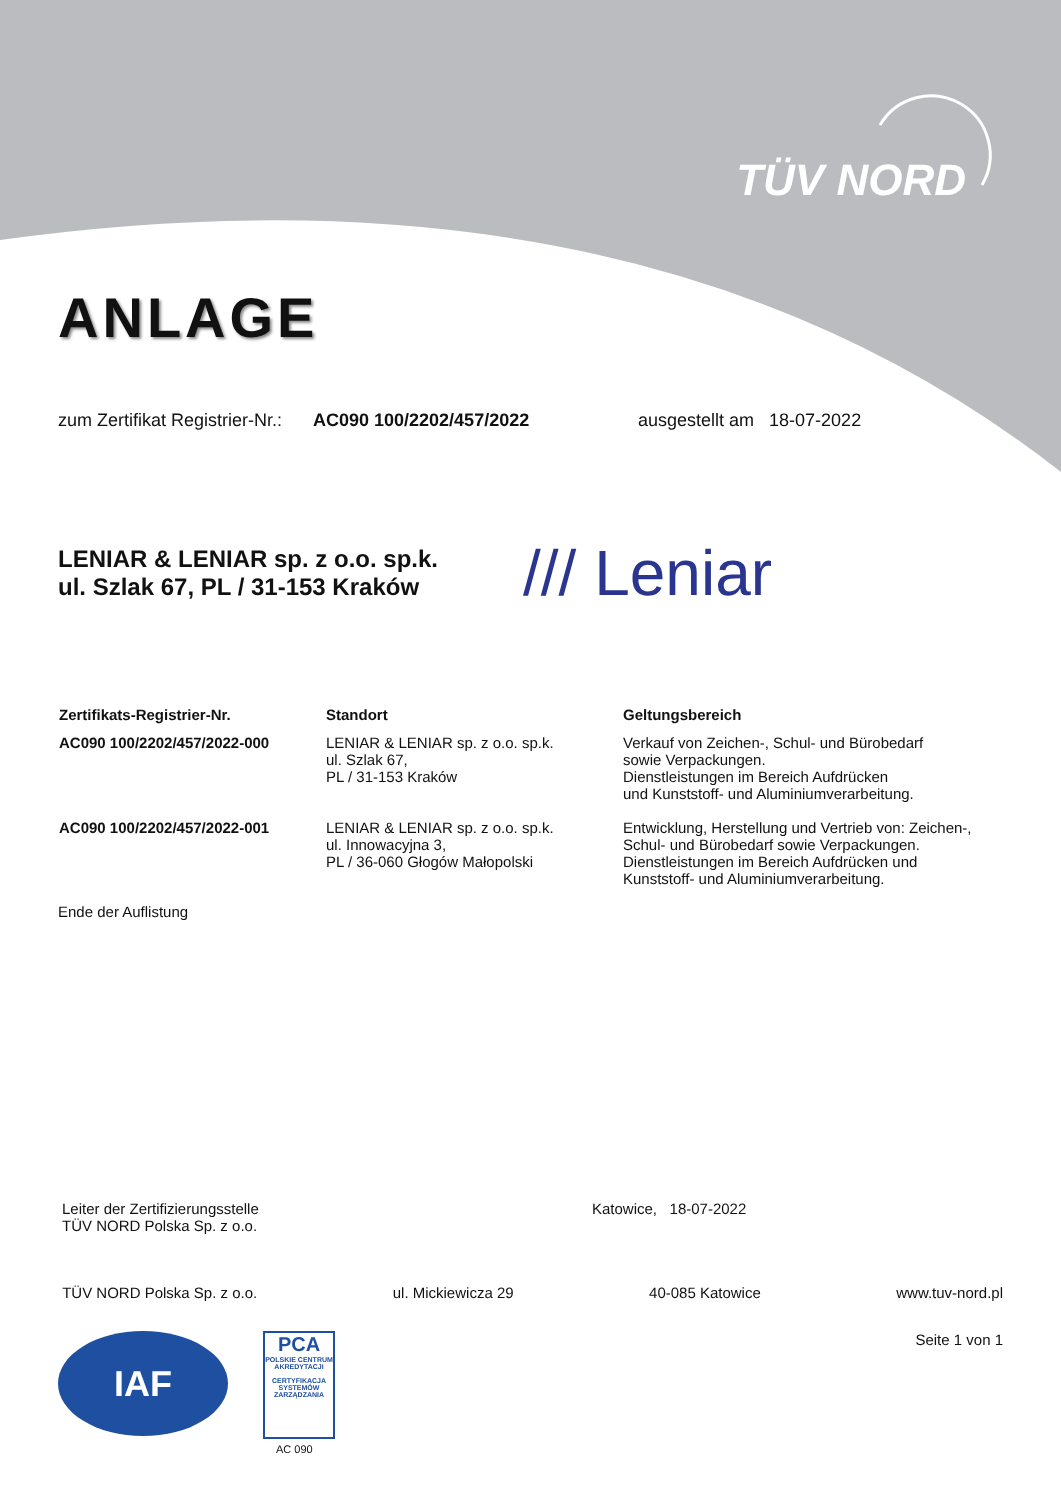TÜV NORD
ANLAGE
zum Zertifikat Registrier-Nr.: AC090 100/2202/457/2022 ausgestellt am 18-07-2022
LENIAR & LENIAR sp. z o.o. sp.k.
ul. Szlak 67, PL / 31-153 Kraków
/// Leniar
| Zertifikats-Registrier-Nr. | Standort | Geltungsbereich |
| --- | --- | --- |
| AC090 100/2202/457/2022-000 | LENIAR & LENIAR sp. z o.o. sp.k. ul. Szlak 67, PL / 31-153 Kraków | Verkauf von Zeichen-, Schul- und Bürobedarf sowie Verpackungen. Dienstleistungen im Bereich Aufdrücken und Kunststoff- und Aluminiumverarbeitung. |
| AC090 100/2202/457/2022-001 | LENIAR & LENIAR sp. z o.o. sp.k. ul. Innowacyjna 3, PL / 36-060 Głogów Małopolski | Entwicklung, Herstellung und Vertrieb von: Zeichen-, Schul- und Bürobedarf sowie Verpackungen. Dienstleistungen im Bereich Aufdrücken und Kunststoff- und Aluminiumverarbeitung. |
Ende der Auflistung
Leiter der Zertifizierungsstelle
TÜV NORD Polska Sp. z o.o.
Katowice, 18-07-2022
TÜV NORD Polska Sp. z o.o. ul. Mickiewicza 29 40-085 Katowice www.tuv-nord.pl
IAF
PCA
POLSKIE CENTRUM AKREDYTACJI
CERTYFIKACJA SYSTEMÓW ZARZĄDZANIA
AC 090
Seite 1 von 1